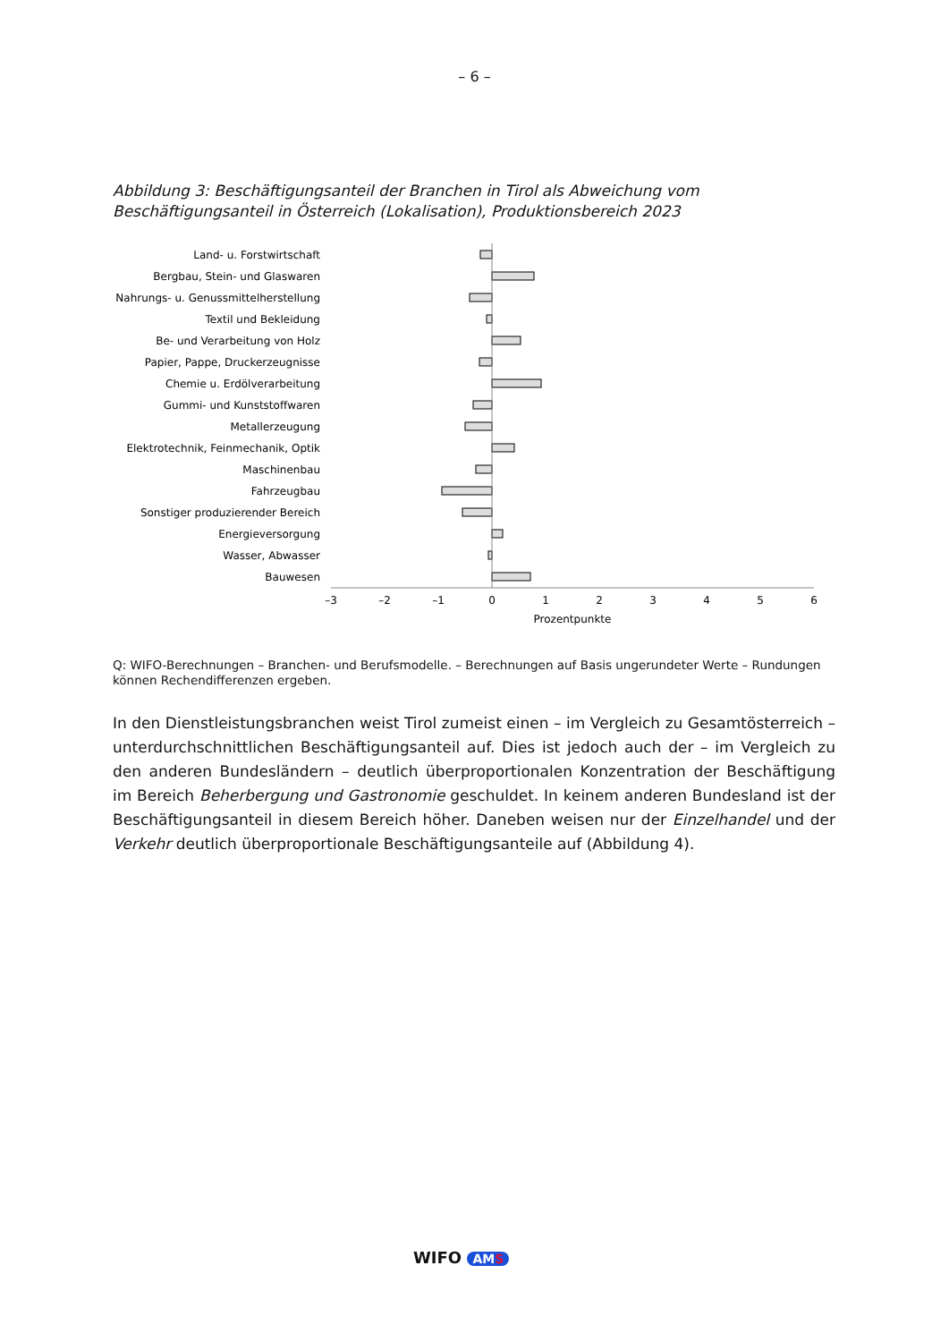– 6 –
Abbildung 3: Beschäftigungsanteil der Branchen in Tirol als Abweichung vom Beschäftigungsanteil in Österreich (Lokalisation), Produktionsbereich 2023
Land- u. Forstwirtschaft
Bergbau, Stein- und Glaswaren
Nahrungs- u. Genussmittelherstellung
Textil und Bekleidung
Be- und Verarbeitung von Holz
Papier, Pappe, Druckerzeugnisse
Chemie u. Erdölverarbeitung
Gummi- und Kunststoffwaren
Metallerzeugung
Elektrotechnik, Feinmechanik, Optik
Maschinenbau
Fahrzeugbau
Sonstiger produzierender Bereich
Energieversorgung
Wasser, Abwasser
Bauwesen
–3
–2
–1
0
1
2
3
4
5
6
Prozentpunkte
Q: WIFO-Berechnungen – Branchen- und Berufsmodelle. – Berechnungen auf Basis ungerundeter Werte – Rundungen können Rechendifferenzen ergeben.
In den Dienstleistungsbranchen weist Tirol zumeist einen – im Vergleich zu Gesamtösterreich – unterdurchschnittlichen Beschäftigungsanteil auf. Dies ist jedoch auch der – im Vergleich zu den anderen Bundesländern – deutlich überproportionalen Konzentration der Beschäftigung im Bereich Beherbergung und Gastronomie geschuldet. In keinem anderen Bundesland ist der Beschäftigungsanteil in diesem Bereich höher. Daneben weisen nur der Einzelhandel und der Verkehr deutlich überproportionale Beschäftigungsanteile auf (Abbildung 4).
WIFO AMS